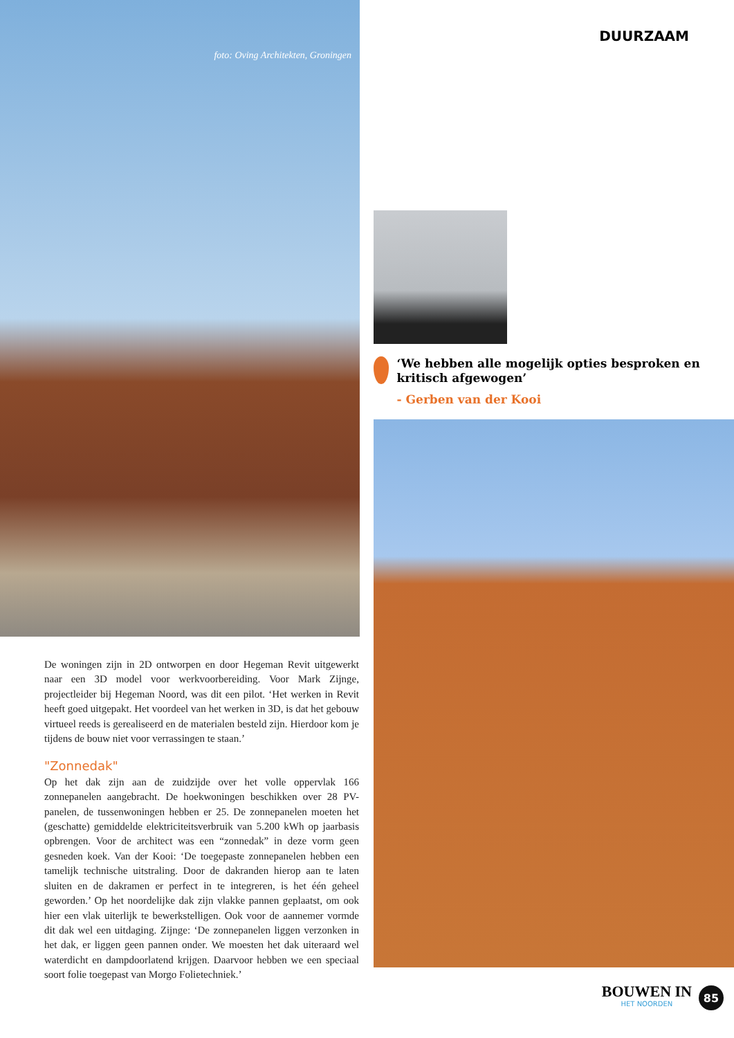foto: Oving Architekten, Groningen
De woningen zijn in 2D ontworpen en door Hegeman Revit uitgewerkt naar een 3D model voor werkvoorbereiding. Voor Mark Zijnge, projectleider bij Hegeman Noord, was dit een pilot. ‘Het werken in Revit heeft goed uitgepakt. Het voordeel van het werken in 3D, is dat het gebouw virtueel reeds is gerealiseerd en de materialen besteld zijn. Hierdoor kom je tijdens de bouw niet voor verrassingen te staan.’
"Zonnedak"
Op het dak zijn aan de zuidzijde over het volle oppervlak 166 zonnepanelen aangebracht. De hoekwoningen beschikken over 28 PV-panelen, de tussenwoningen hebben er 25. De zonnepanelen moeten het (geschatte) gemiddelde elektriciteitsverbruik van 5.200 kWh op jaarbasis opbrengen. Voor de architect was een “zonnedak” in deze vorm geen gesneden koek. Van der Kooi: ‘De toegepaste zonnepanelen hebben een tamelijk technische uitstraling. Door de dakranden hierop aan te laten sluiten en de dakramen er perfect in te integreren, is het één geheel geworden.’ Op het noordelijke dak zijn vlakke pannen geplaatst, om ook hier een vlak uiterlijk te bewerkstelligen. Ook voor de aannemer vormde dit dak wel een uitdaging. Zijnge: ‘De zonnepanelen liggen verzonken in het dak, er liggen geen pannen onder. We moesten het dak uiteraard wel waterdicht en dampdoorlatend krijgen. Daarvoor hebben we een speciaal soort folie toegepast van Morgo Folietechniek.’
DUURZAAM
‘We hebben alle mogelijk opties besproken en kritisch afgewogen’
- Gerben van der Kooi
BOUWEN IN
HET NOORDEN
85